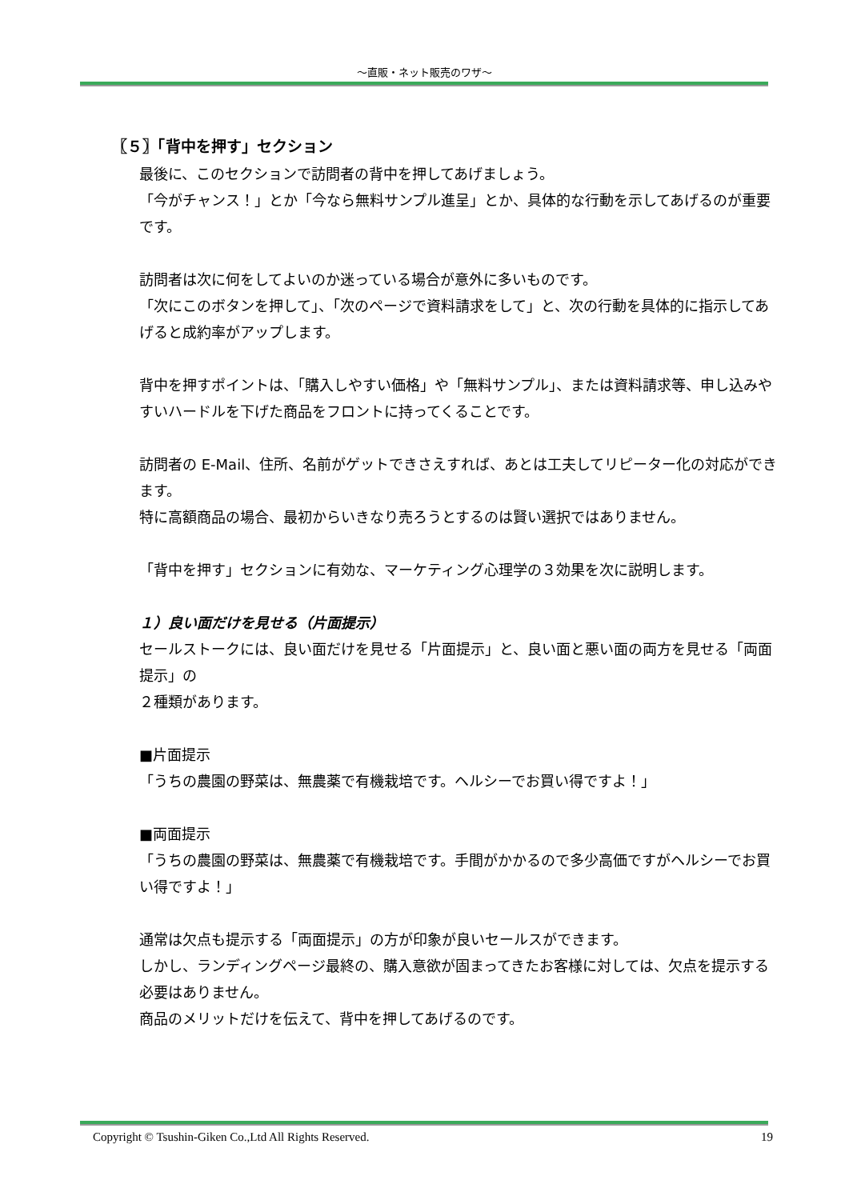～直販・ネット販売のワザ～
〖５〗「背中を押す」セクション
最後に、このセクションで訪問者の背中を押してあげましょう。
「今がチャンス！」とか「今なら無料サンプル進呈」とか、具体的な行動を示してあげるのが重要です。
訪問者は次に何をしてよいのか迷っている場合が意外に多いものです。
「次にこのボタンを押して」、「次のページで資料請求をして」と、次の行動を具体的に指示してあげると成約率がアップします。
背中を押すポイントは、「購入しやすい価格」や「無料サンプル」、または資料請求等、申し込みやすいハードルを下げた商品をフロントに持ってくることです。
訪問者の E-Mail、住所、名前がゲットできさえすれば、あとは工夫してリピーター化の対応ができます。
特に高額商品の場合、最初からいきなり売ろうとするのは賢い選択ではありません。
「背中を押す」セクションに有効な、マーケティング心理学の３効果を次に説明します。
１）良い面だけを見せる（片面提示）
セールストークには、良い面だけを見せる「片面提示」と、良い面と悪い面の両方を見せる「両面提示」の
２種類があります。
■片面提示
「うちの農園の野菜は、無農薬で有機栽培です。ヘルシーでお買い得ですよ！」
■両面提示
「うちの農園の野菜は、無農薬で有機栽培です。手間がかかるので多少高価ですがヘルシーでお買い得ですよ！」
通常は欠点も提示する「両面提示」の方が印象が良いセールスができます。
しかし、ランディングページ最終の、購入意欲が固まってきたお客様に対しては、欠点を提示する必要はありません。
商品のメリットだけを伝えて、背中を押してあげるのです。
Copyright © Tsushin-Giken Co.,Ltd All Rights Reserved. 19